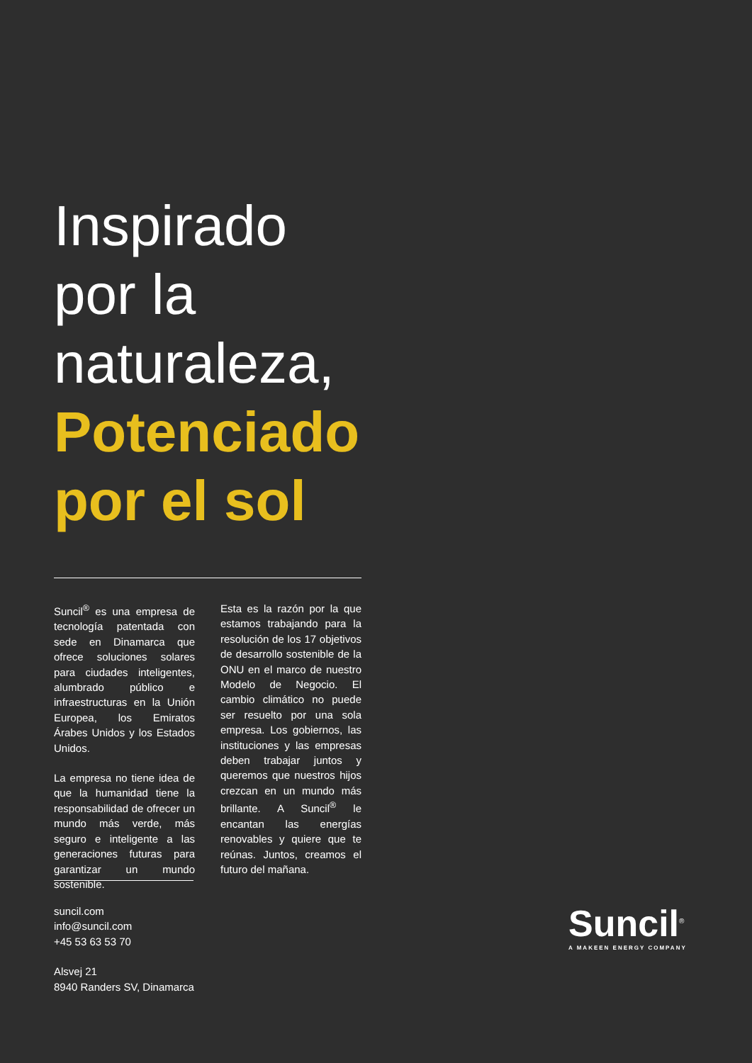Inspirado
por la
naturaleza,
Potenciado
por el sol
Suncil<sup>®</sup> es una empresa de tecnología patentada con sede en Dinamarca que ofrece soluciones solares para ciudades inteligentes, alumbrado público e infraestructuras en la Unión Europea, los Emiratos Árabes Unidos y los Estados Unidos.
La empresa no tiene idea de que la humanidad tiene la responsabilidad de ofrecer un mundo más verde, más seguro e inteligente a las generaciones futuras para garantizar un mundo sostenible.
Esta es la razón por la que estamos trabajando para la resolución de los 17 objetivos de desarrollo sostenible de la ONU en el marco de nuestro Modelo de Negocio. El cambio climático no puede ser resuelto por una sola empresa. Los gobiernos, las instituciones y las empresas deben trabajar juntos y queremos que nuestros hijos crezcan en un mundo más brillante. A Suncil<sup>®</sup> le encantan las energías renovables y quiere que te reúnas. Juntos, creamos el futuro del mañana.
suncil.com
info@suncil.com
+45 53 63 53 70
Alsvej 21
8940 Randers SV, Dinamarca
Suncil<sup>®</sup>
A MAKEEN ENERGY COMPANY